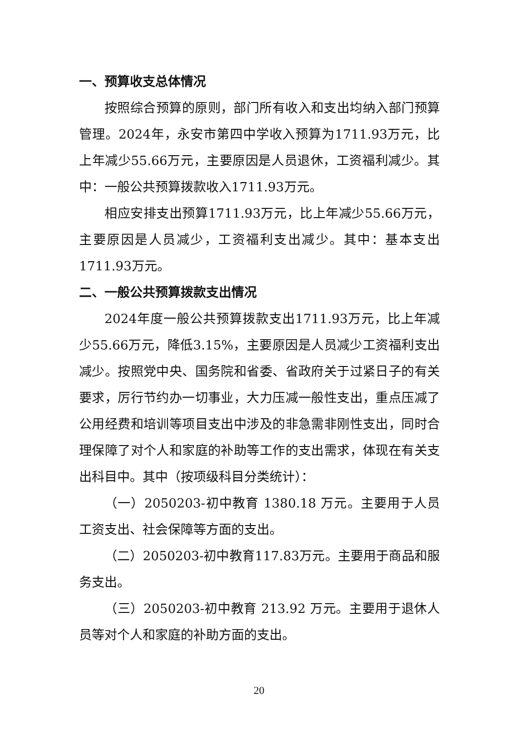一、预算收支总体情况
按照综合预算的原则，部门所有收入和支出均纳入部门预算管理。2024年，永安市第四中学收入预算为1711.93万元，比上年减少55.66万元，主要原因是人员退休，工资福利减少。其中：一般公共预算拨款收入1711.93万元。
相应安排支出预算1711.93万元，比上年减少55.66万元，主要原因是人员减少，工资福利支出减少。其中：基本支出1711.93万元。
二、一般公共预算拨款支出情况
2024年度一般公共预算拨款支出1711.93万元，比上年减少55.66万元，降低3.15%，主要原因是人员减少工资福利支出减少。按照党中央、国务院和省委、省政府关于过紧日子的有关要求，厉行节约办一切事业，大力压减一般性支出，重点压减了公用经费和培训等项目支出中涉及的非急需非刚性支出，同时合理保障了对个人和家庭的补助等工作的支出需求，体现在有关支出科目中。其中（按项级科目分类统计）：
（一）2050203-初中教育 1380.18 万元。主要用于人员工资支出、社会保障等方面的支出。
（二）2050203-初中教育117.83万元。主要用于商品和服务支出。
（三）2050203-初中教育 213.92 万元。主要用于退休人员等对个人和家庭的补助方面的支出。
20